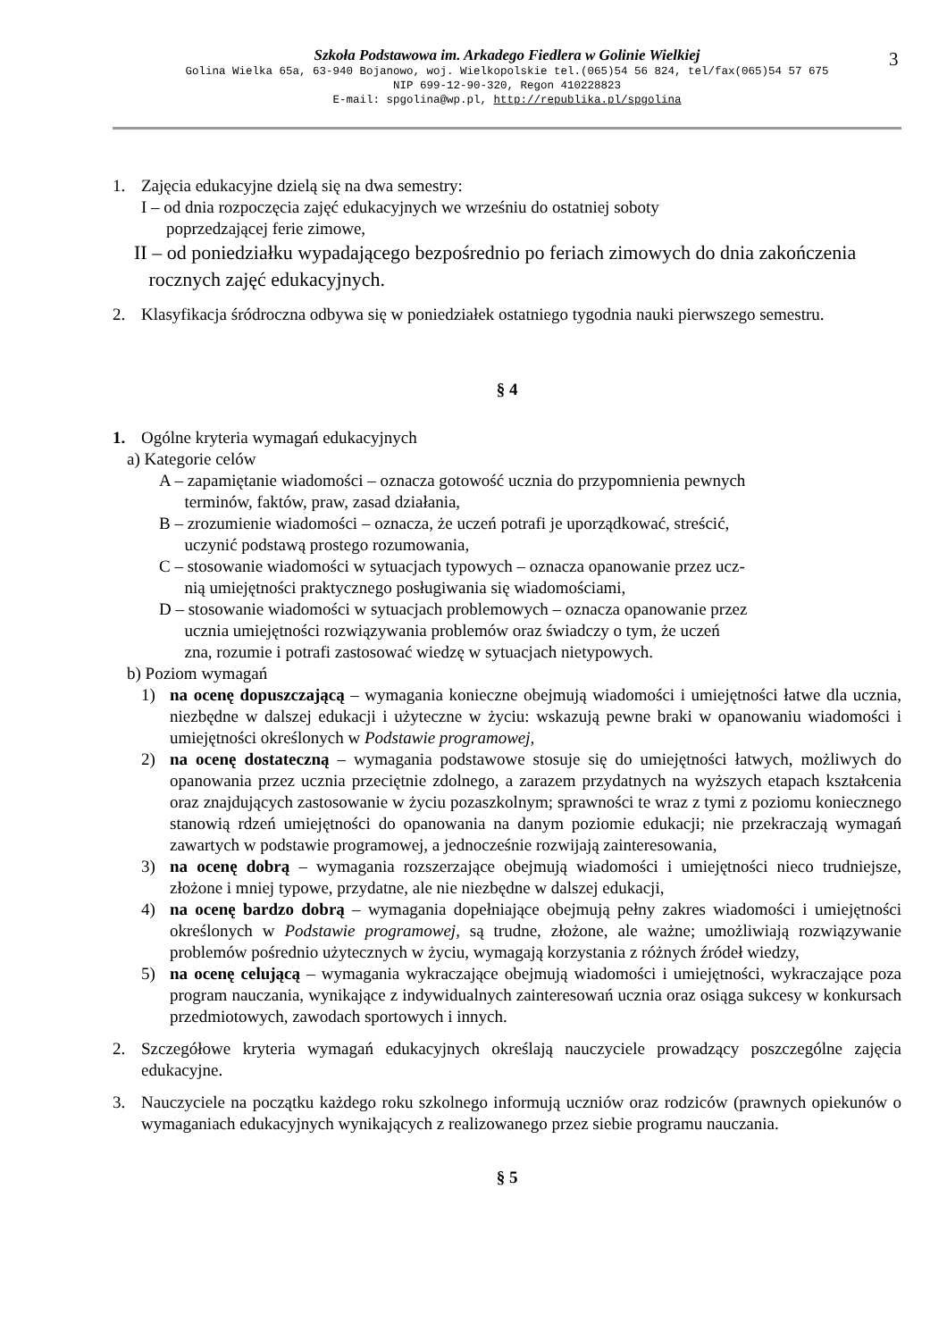Szkoła Podstawowa im. Arkadego Fiedlera w Golinie Wielkiej
Golina Wielka 65a, 63-940 Bojanowo, woj. Wielkopolskie tel.(065)54 56 824, tel/fax(065)54 57 675
NIP 699-12-90-320, Regon 410228823
E-mail: spgolina@wp.pl, http://republika.pl/spgolina
3
1. Zajęcia edukacyjne dzielą się na dwa semestry:
I – od dnia rozpoczęcia zajęć edukacyjnych we wrześniu do ostatniej soboty
poprzedzającej ferie zimowe,
II – od poniedziałku wypadającego bezpośrednio po feriach zimowych do dnia zakończenia
rocznych zajęć edukacyjnych.
2. Klasyfikacja śródroczna odbywa się w poniedziałek ostatniego tygodnia nauki pierwszego semestru.
§ 4
1. Ogólne kryteria wymagań edukacyjnych
a) Kategorie celów
A – zapamiętanie wiadomości – oznacza gotowość ucznia do przypomnienia pewnych
terminów, faktów, praw, zasad działania,
B – zrozumienie wiadomości – oznacza, że uczeń potrafi je uporządkować, streścić,
uczynić podstawą prostego rozumowania,
C – stosowanie wiadomości w sytuacjach typowych – oznacza opanowanie przez ucz-
nią umiejętności praktycznego posługiwania się wiadomościami,
D – stosowanie wiadomości w sytuacjach problemowych – oznacza opanowanie przez
ucznia umiejętności rozwiązywania problemów oraz świadczy o tym, że uczeń
zna, rozumie i potrafi zastosować wiedzę w sytuacjach nietypowych.
b) Poziom wymagań
1) na ocenę dopuszczającą – wymagania konieczne obejmują wiadomości i umiejętności łatwe dla ucznia, niezbędne w dalszej edukacji i użyteczne w życiu: wskazują pewne braki w opanowaniu wiadomości i umiejętności określonych w Podstawie programowej,
2) na ocenę dostateczną – wymagania podstawowe stosuje się do umiejętności łatwych, możliwych do opanowania przez ucznia przeciętnie zdolnego, a zarazem przydatnych na wyższych etapach kształcenia oraz znajdujących zastosowanie w życiu pozaszkolnym; sprawności te wraz z tymi z poziomu koniecznego stanowią rdzeń umiejętności do opanowania na danym poziomie edukacji; nie przekraczają wymagań zawartych w podstawie programowej, a jednocześnie rozwijają zainteresowania,
3) na ocenę dobrą – wymagania rozszerzające obejmują wiadomości i umiejętności nieco trudniejsze, złożone i mniej typowe, przydatne, ale nie niezbędne w dalszej edukacji,
4) na ocenę bardzo dobrą – wymagania dopełniające obejmują pełny zakres wiadomości i umiejętności określonych w Podstawie programowej, są trudne, złożone, ale ważne; umożliwiają rozwiązywanie problemów pośrednio użytecznych w życiu, wymagają korzystania z różnych źródeł wiedzy,
5) na ocenę celującą – wymagania wykraczające obejmują wiadomości i umiejętności, wykraczające poza program nauczania, wynikające z indywidualnych zainteresowań ucznia oraz osiąga sukcesy w konkursach przedmiotowych, zawodach sportowych i innych.
2. Szczegółowe kryteria wymagań edukacyjnych określają nauczyciele prowadzący poszczególne zajęcia edukacyjne.
3. Nauczyciele na początku każdego roku szkolnego informują uczniów oraz rodziców (prawnych opiekunów o wymaganiach edukacyjnych wynikających z realizowanego przez siebie programu nauczania.
§ 5